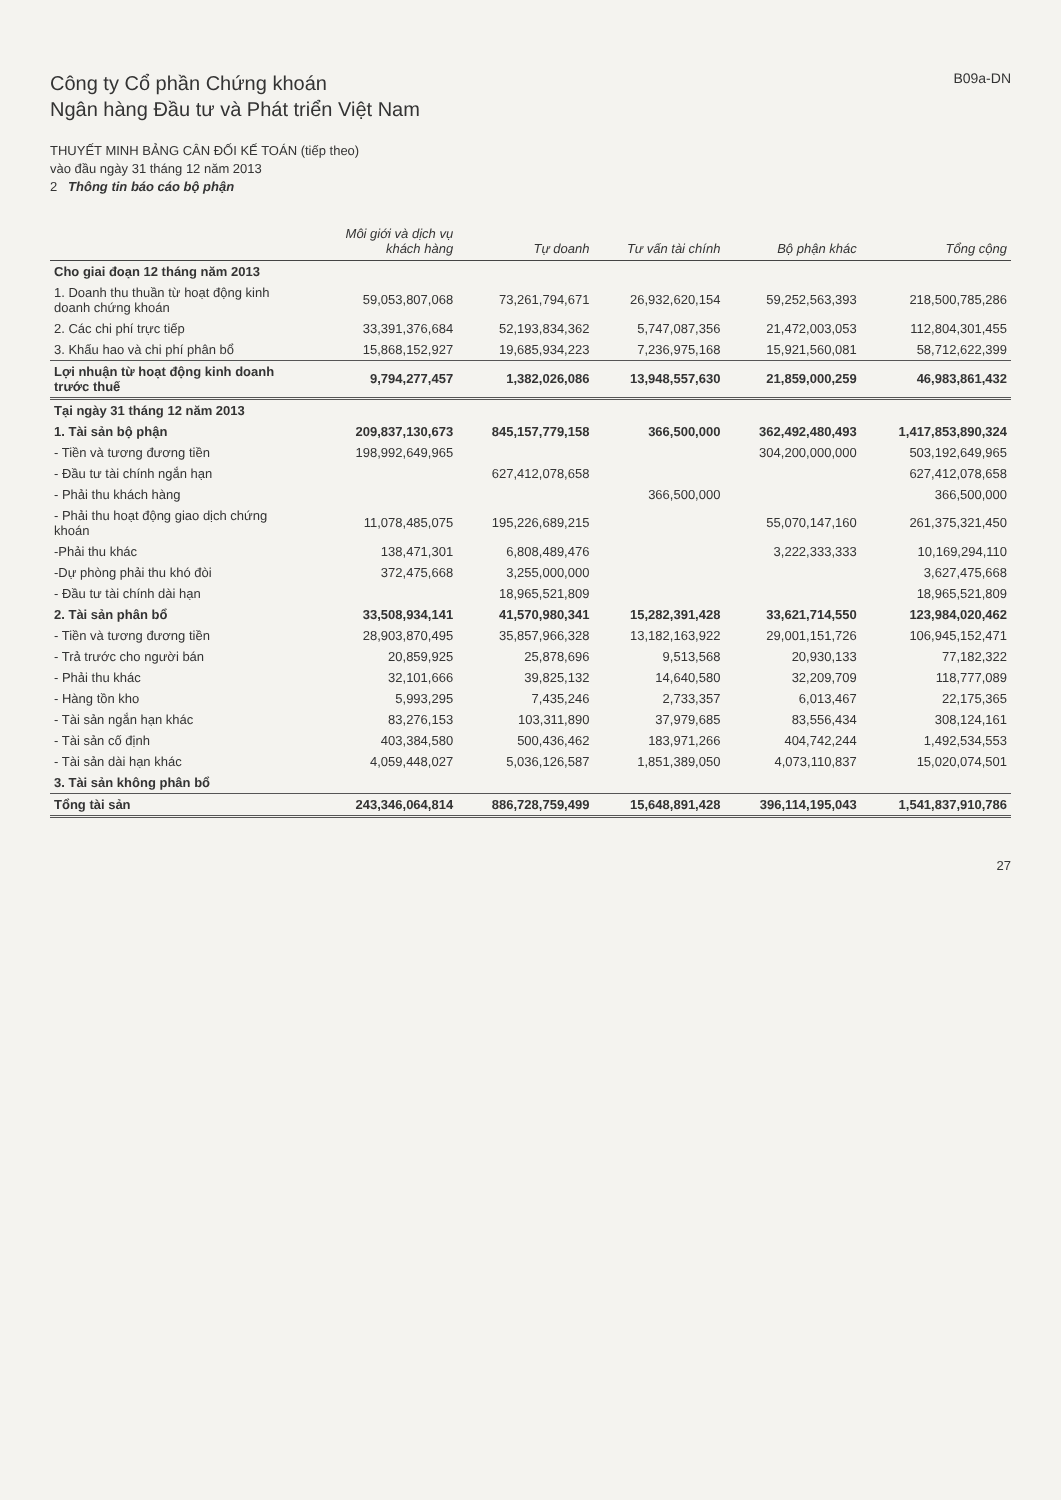Công ty Cổ phần Chứng khoán
Ngân hàng Đầu tư và Phát triển Việt Nam
B09a-DN
THUYẾT MINH BẢNG CÂN ĐỐI KẾ TOÁN (tiếp theo)
vào đầu ngày 31 tháng 12 năm 2013
2 Thông tin báo cáo bộ phận
| | Môi giới và dịch vụ khách hàng | Tự doanh | Tư vấn tài chính | Bộ phận khác | Tổng cộng |
| --- | --- | --- | --- | --- | --- |
| Cho giai đoạn 12 tháng năm 2013 | | | | | |
| 1. Doanh thu thuần từ hoạt động kinh doanh chứng khoán | 59,053,807,068 | 73,261,794,671 | 26,932,620,154 | 59,252,563,393 | 218,500,785,286 |
| 2. Các chi phí trực tiếp | 33,391,376,684 | 52,193,834,362 | 5,747,087,356 | 21,472,003,053 | 112,804,301,455 |
| 3. Khấu hao và chi phí phân bổ | 15,868,152,927 | 19,685,934,223 | 7,236,975,168 | 15,921,560,081 | 58,712,622,399 |
| Lợi nhuận từ hoạt động kinh doanh trước thuế | 9,794,277,457 | 1,382,026,086 | 13,948,557,630 | 21,859,000,259 | 46,983,861,432 |
| Tại ngày 31 tháng 12 năm 2013 | | | | | |
| 1. Tài sản bộ phận | 209,837,130,673 | 845,157,779,158 | 366,500,000 | 362,492,480,493 | 1,417,853,890,324 |
| - Tiền và tương đương tiền | 198,992,649,965 | | | 304,200,000,000 | 503,192,649,965 |
| - Đầu tư tài chính ngắn hạn | | 627,412,078,658 | | | 627,412,078,658 |
| - Phải thu khách hàng | | | 366,500,000 | | 366,500,000 |
| - Phải thu hoạt động giao dịch chứng khoán | 11,078,485,075 | 195,226,689,215 | | 55,070,147,160 | 261,375,321,450 |
| -Phải thu khác | 138,471,301 | 6,808,489,476 | | 3,222,333,333 | 10,169,294,110 |
| -Dự phòng phải thu khó đòi | 372,475,668 | 3,255,000,000 | | | 3,627,475,668 |
| - Đầu tư tài chính dài hạn | | 18,965,521,809 | | | 18,965,521,809 |
| 2. Tài sản phân bổ | 33,508,934,141 | 41,570,980,341 | 15,282,391,428 | 33,621,714,550 | 123,984,020,462 |
| - Tiền và tương đương tiền | 28,903,870,495 | 35,857,966,328 | 13,182,163,922 | 29,001,151,726 | 106,945,152,471 |
| - Trả trước cho người bán | 20,859,925 | 25,878,696 | 9,513,568 | 20,930,133 | 77,182,322 |
| - Phải thu khác | 32,101,666 | 39,825,132 | 14,640,580 | 32,209,709 | 118,777,089 |
| - Hàng tồn kho | 5,993,295 | 7,435,246 | 2,733,357 | 6,013,467 | 22,175,365 |
| - Tài sản ngắn hạn khác | 83,276,153 | 103,311,890 | 37,979,685 | 83,556,434 | 308,124,161 |
| - Tài sản cố định | 403,384,580 | 500,436,462 | 183,971,266 | 404,742,244 | 1,492,534,553 |
| - Tài sản dài hạn khác | 4,059,448,027 | 5,036,126,587 | 1,851,389,050 | 4,073,110,837 | 15,020,074,501 |
| 3. Tài sản không phân bổ | | | | | |
| Tổng tài sản | 243,346,064,814 | 886,728,759,499 | 15,648,891,428 | 396,114,195,043 | 1,541,837,910,786 |
27